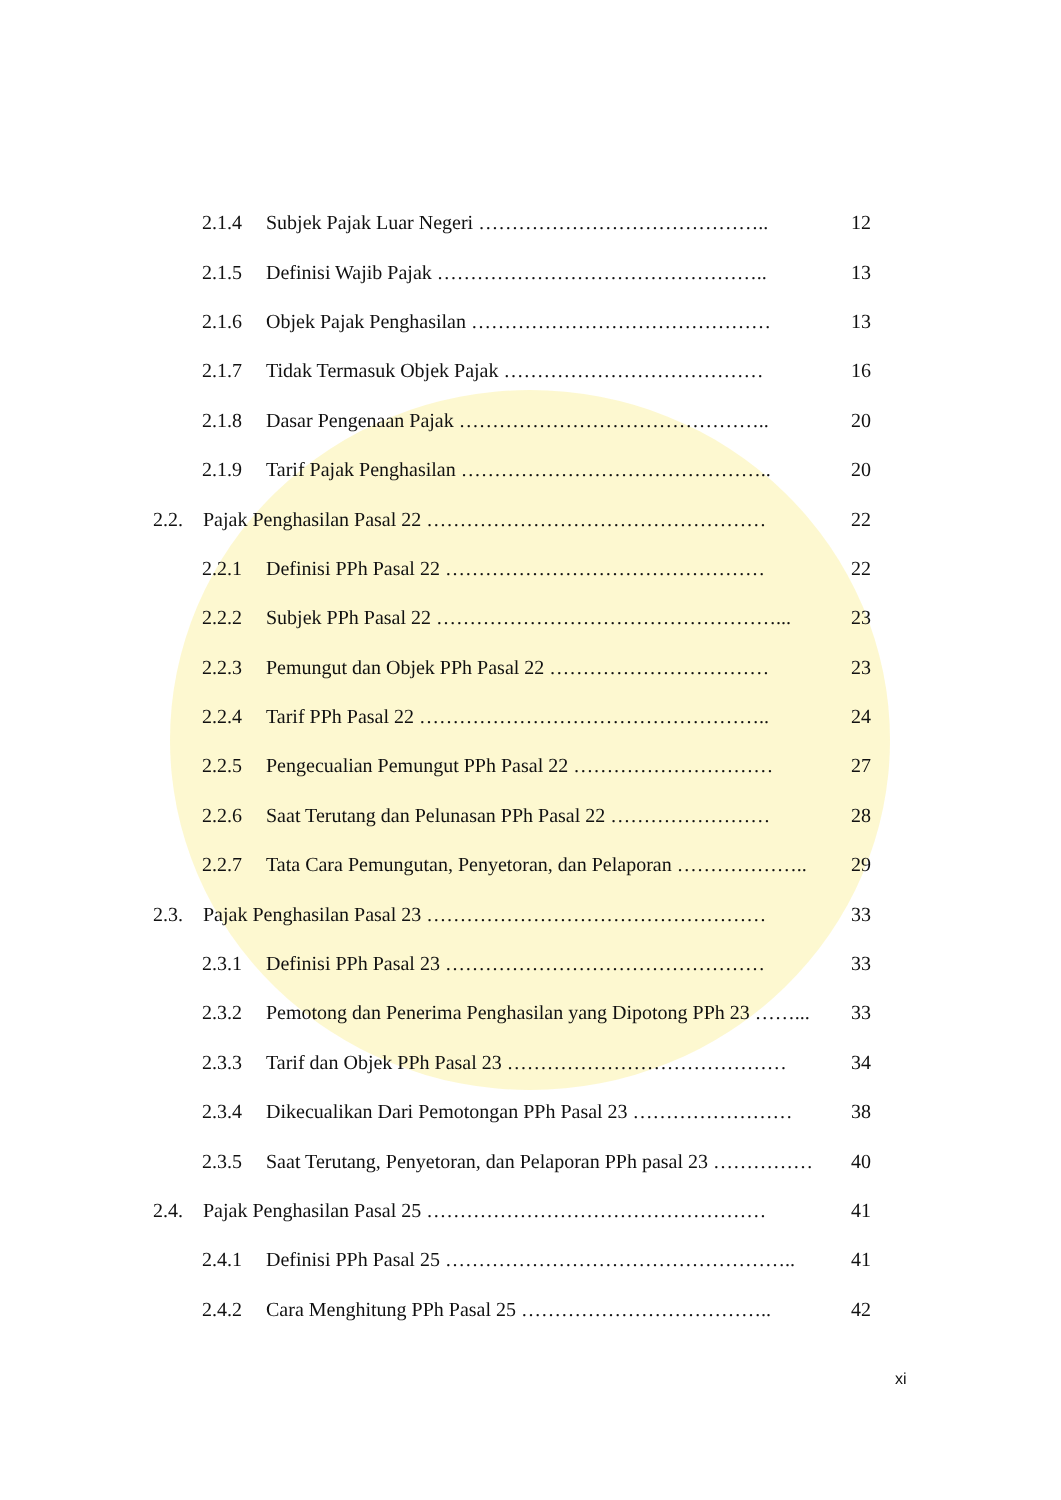2.1.4 Subjek Pajak Luar Negeri …………………………………….. 12
2.1.5 Definisi Wajib Pajak ………………………………………….. 13
2.1.6 Objek Pajak Penghasilan ……………………………………… 13
2.1.7 Tidak Termasuk Objek Pajak ………………………………… 16
2.1.8 Dasar Pengenaan Pajak ……………………………………….. 20
2.1.9 Tarif Pajak Penghasilan ……………………………………….. 20
2.2. Pajak Penghasilan Pasal 22 …………………………………………… 22
2.2.1 Definisi PPh Pasal 22 ………………………………………… 22
2.2.2 Subjek PPh Pasal 22 ……………………………………………... 23
2.2.3 Pemungut dan Objek PPh Pasal 22 …………………………… 23
2.2.4 Tarif PPh Pasal 22 …………………………………………….. 24
2.2.5 Pengecualian Pemungut PPh Pasal 22 ………………………… 27
2.2.6 Saat Terutang dan Pelunasan PPh Pasal 22 …………………… 28
2.2.7 Tata Cara Pemungutan, Penyetoran, dan Pelaporan ……………….. 29
2.3. Pajak Penghasilan Pasal 23 …………………………………………… 33
2.3.1 Definisi PPh Pasal 23 ………………………………………… 33
2.3.2 Pemotong dan Penerima Penghasilan yang Dipotong PPh 23 ……... 33
2.3.3 Tarif dan Objek PPh Pasal 23 …………………………………… 34
2.3.4 Dikecualikan Dari Pemotongan PPh Pasal 23 …………………… 38
2.3.5 Saat Terutang, Penyetoran, dan Pelaporan PPh pasal 23 …………… 40
2.4. Pajak Penghasilan Pasal 25 …………………………………………… 41
2.4.1 Definisi PPh Pasal 25 …………………………………………….. 41
2.4.2 Cara Menghitung PPh Pasal 25 ……………………………….. 42
xi